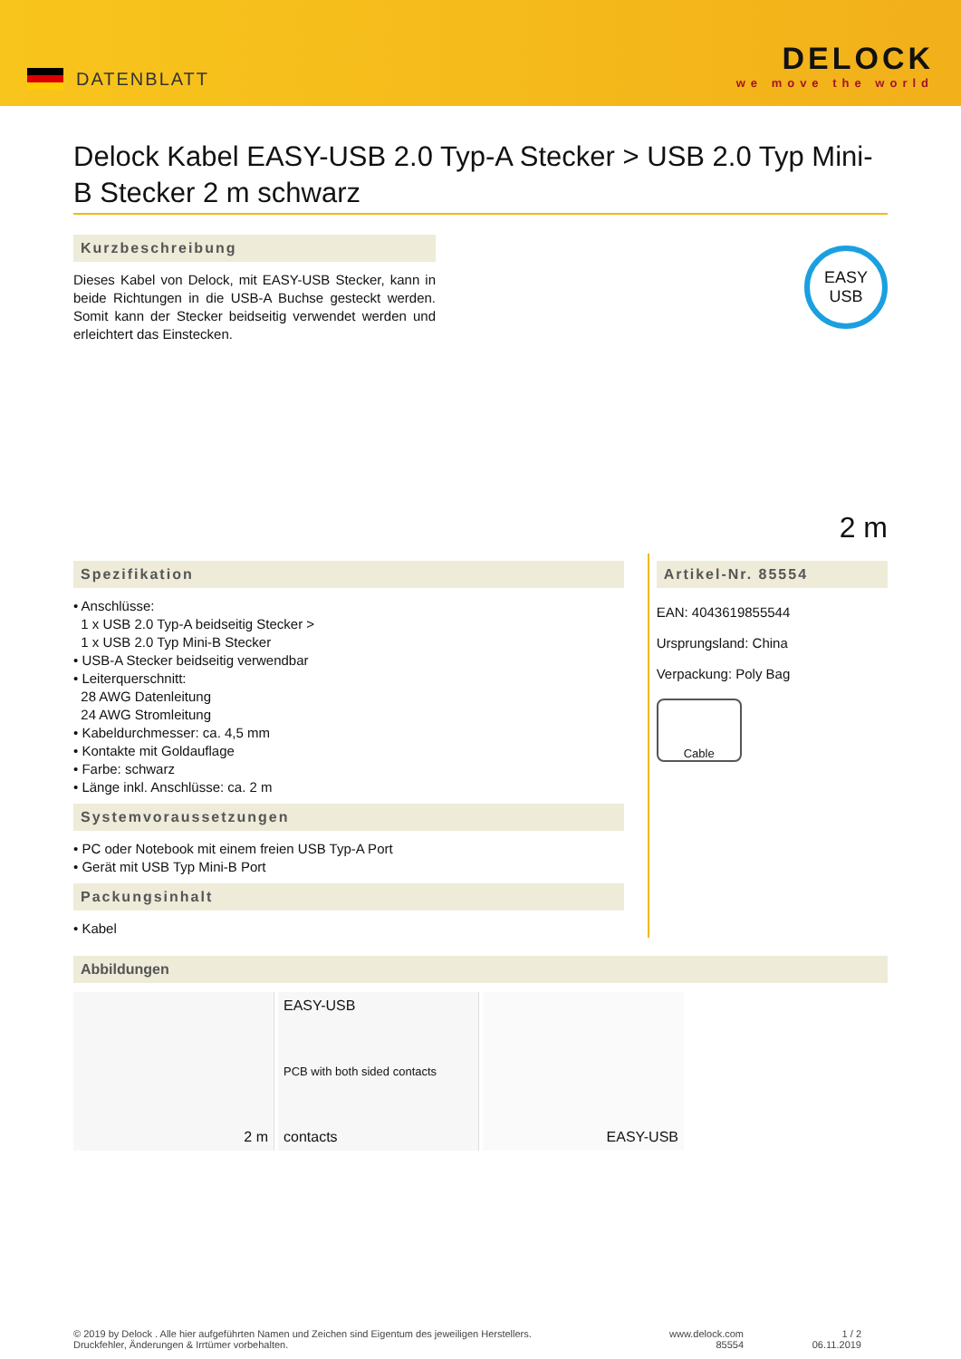DATENBLATT
DELOCK
we move the world
Delock Kabel EASY-USB 2.0 Typ-A Stecker > USB 2.0 Typ Mini-B Stecker 2 m schwarz
Kurzbeschreibung
Dieses Kabel von Delock, mit EASY-USB Stecker, kann in beide Richtungen in die USB-A Buchse gesteckt werden. Somit kann der Stecker beidseitig verwendet werden und erleichtert das Einstecken.
EASY
USB
2 m
Spezifikation
• Anschlüsse:
1 x USB 2.0 Typ-A beidseitig Stecker >
1 x USB 2.0 Typ Mini-B Stecker
• USB-A Stecker beidseitig verwendbar
• Leiterquerschnitt:
28 AWG Datenleitung
24 AWG Stromleitung
• Kabeldurchmesser: ca. 4,5 mm
• Kontakte mit Goldauflage
• Farbe: schwarz
• Länge inkl. Anschlüsse: ca. 2 m
Systemvoraussetzungen
• PC oder Notebook mit einem freien USB Typ-A Port
• Gerät mit USB Typ Mini-B Port
Packungsinhalt
• Kabel
Artikel-Nr. 85554
EAN: 4043619855544
Ursprungsland: China
Verpackung: Poly Bag
Cable
Abbildungen
2 m EASY-USB
PCB with both sided contacts
contacts
EASY-USB
© 2019 by Delock . Alle hier aufgeführten Namen und Zeichen sind Eigentum des jeweiligen Herstellers.
Druckfehler, Änderungen & Irrtümer vorbehalten.
www.delock.com
85554
1 / 2
06.11.2019